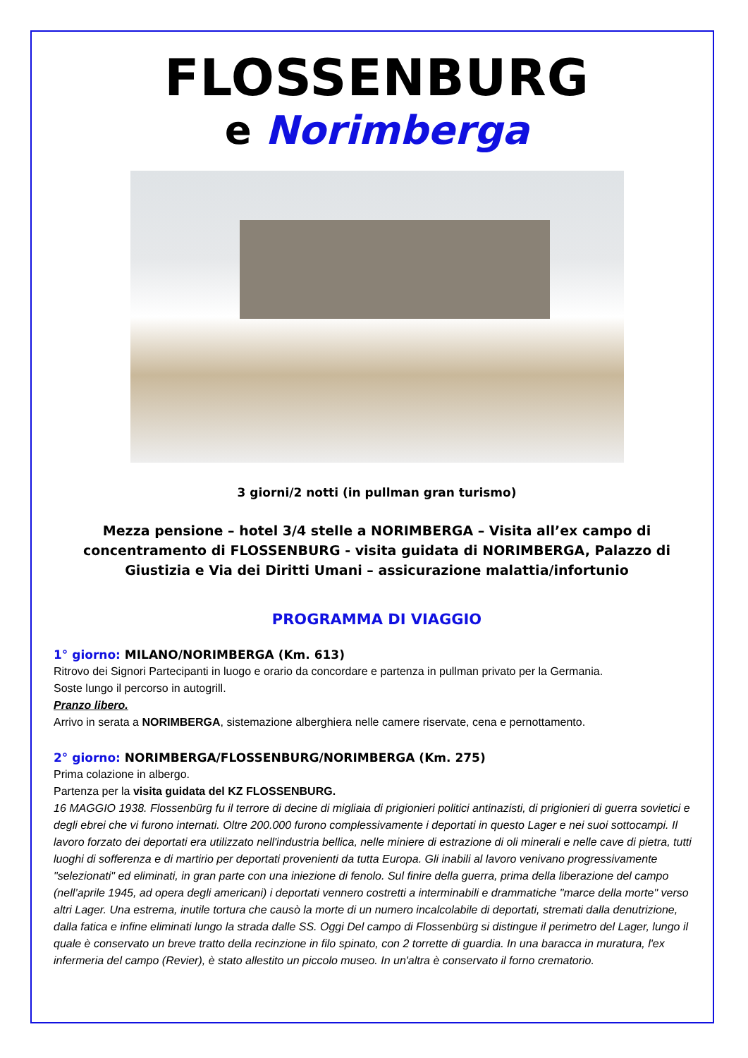FLOSSENBURG
e Norimberga
3 giorni/2 notti (in pullman gran turismo)
Mezza pensione – hotel 3/4 stelle a NORIMBERGA – Visita all’ex campo di concentramento di FLOSSENBURG - visita guidata di NORIMBERGA, Palazzo di Giustizia e Via dei Diritti Umani – assicurazione malattia/infortunio
PROGRAMMA DI VIAGGIO
1° giorno: MILANO/NORIMBERGA (Km. 613)
Ritrovo dei Signori Partecipanti in luogo e orario da concordare e partenza in pullman privato per la Germania.
Soste lungo il percorso in autogrill.
Pranzo libero.
Arrivo in serata a NORIMBERGA, sistemazione alberghiera nelle camere riservate, cena e pernottamento.
2° giorno: NORIMBERGA/FLOSSENBURG/NORIMBERGA (Km. 275)
Prima colazione in albergo.
Partenza per la visita guidata del KZ FLOSSENBURG.
16 MAGGIO 1938. Flossenbürg fu il terrore di decine di migliaia di prigionieri politici antinazisti, di prigionieri di guerra sovietici e degli ebrei che vi furono internati. Oltre 200.000 furono complessivamente i deportati in questo Lager e nei suoi sottocampi. Il lavoro forzato dei deportati era utilizzato nell'industria bellica, nelle miniere di estrazione di oli minerali e nelle cave di pietra, tutti luoghi di sofferenza e di martirio per deportati provenienti da tutta Europa. Gli inabili al lavoro venivano progressivamente "selezionati" ed eliminati, in gran parte con una iniezione di fenolo. Sul finire della guerra, prima della liberazione del campo (nell’aprile 1945, ad opera degli americani) i deportati vennero costretti a interminabili e drammatiche "marce della morte" verso altri Lager. Una estrema, inutile tortura che causò la morte di un numero incalcolabile di deportati, stremati dalla denutrizione, dalla fatica e infine eliminati lungo la strada dalle SS. Oggi Del campo di Flossenbürg si distingue il perimetro del Lager, lungo il quale è conservato un breve tratto della recinzione in filo spinato, con 2 torrette di guardia. In una baracca in muratura, l'ex infermeria del campo (Revier), è stato allestito un piccolo museo. In un'altra è conservato il forno crematorio.